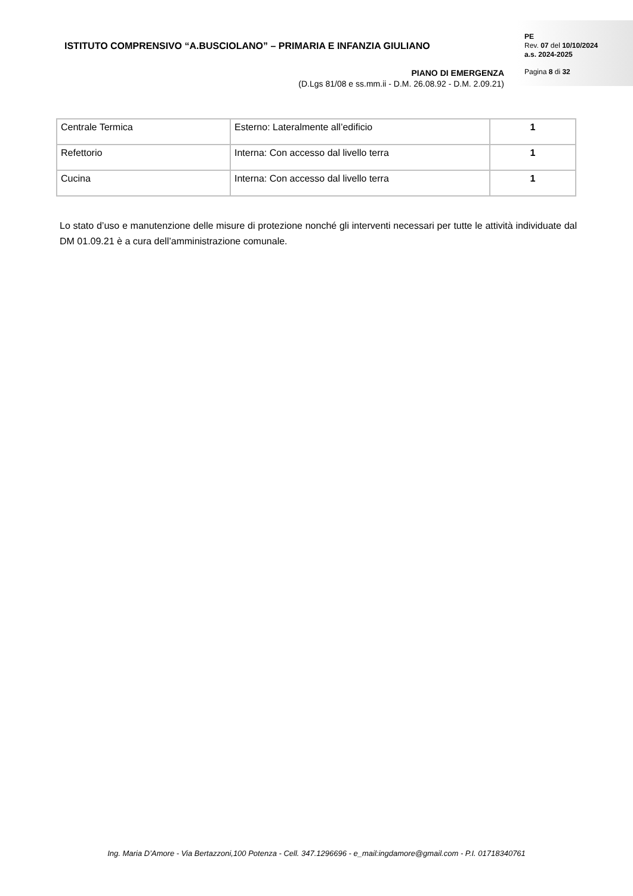ISTITUTO COMPRENSIVO “A.BUSCIOLANO” – PRIMARIA E INFANZIA GIULIANO
PIANO DI EMERGENZA
(D.Lgs 81/08 e ss.mm.ii - D.M. 26.08.92 - D.M. 2.09.21)
PE
Rev. 07 del 10/10/2024
a.s. 2024-2025
Pagina 8 di 32
| Centrale Termica | Esterno: Lateralmente all’edificio | 1 |
| Refettorio | Interna: Con accesso dal livello terra | 1 |
| Cucina | Interna: Con accesso dal livello terra | 1 |
Lo stato d’uso e manutenzione delle misure di protezione nonché gli interventi necessari per tutte le attività individuate dal DM 01.09.21 è a cura dell’amministrazione comunale.
Ing. Maria D’Amore - Via Bertazzoni,100 Potenza - Cell. 347.1296696 - e_mail:ingdamore@gmail.com - P.I. 01718340761